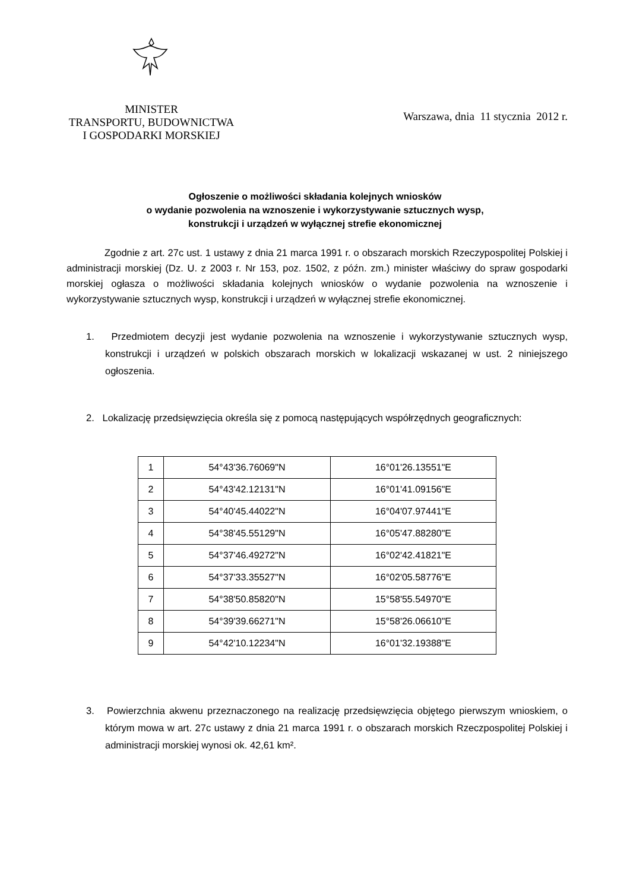MINISTER
TRANSPORTU, BUDOWNICTWA
I GOSPODARKI MORSKIEJ
Warszawa, dnia 11 stycznia 2012 r.
Ogłoszenie o możliwości składania kolejnych wniosków
o wydanie pozwolenia na wznoszenie i wykorzystywanie sztucznych wysp,
konstrukcji i urządzeń w wyłącznej strefie ekonomicznej
Zgodnie z art. 27c ust. 1 ustawy z dnia 21 marca 1991 r. o obszarach morskich Rzeczypospolitej Polskiej i administracji morskiej (Dz. U. z 2003 r. Nr 153, poz. 1502, z późn. zm.) minister właściwy do spraw gospodarki morskiej ogłasza o możliwości składania kolejnych wniosków o wydanie pozwolenia na wznoszenie i wykorzystywanie sztucznych wysp, konstrukcji i urządzeń w wyłącznej strefie ekonomicznej.
1. Przedmiotem decyzji jest wydanie pozwolenia na wznoszenie i wykorzystywanie sztucznych wysp, konstrukcji i urządzeń w polskich obszarach morskich w lokalizacji wskazanej w ust. 2 niniejszego ogłoszenia.
2. Lokalizację przedsięwzięcia określa się z pomocą następujących współrzędnych geograficznych:
| 1 | 54°43'36.76069"N | 16°01'26.13551"E |
| 2 | 54°43'42.12131"N | 16°01'41.09156"E |
| 3 | 54°40'45.44022"N | 16°04'07.97441"E |
| 4 | 54°38'45.55129"N | 16°05'47.88280"E |
| 5 | 54°37'46.49272"N | 16°02'42.41821"E |
| 6 | 54°37'33.35527"N | 16°02'05.58776"E |
| 7 | 54°38'50.85820"N | 15°58'55.54970"E |
| 8 | 54°39'39.66271"N | 15°58'26.06610"E |
| 9 | 54°42'10.12234"N | 16°01'32.19388"E |
3. Powierzchnia akwenu przeznaczonego na realizację przedsięwzięcia objętego pierwszym wnioskiem, o którym mowa w art. 27c ustawy z dnia 21 marca 1991 r. o obszarach morskich Rzeczpospolitej Polskiej i administracji morskiej wynosi ok. 42,61 km².